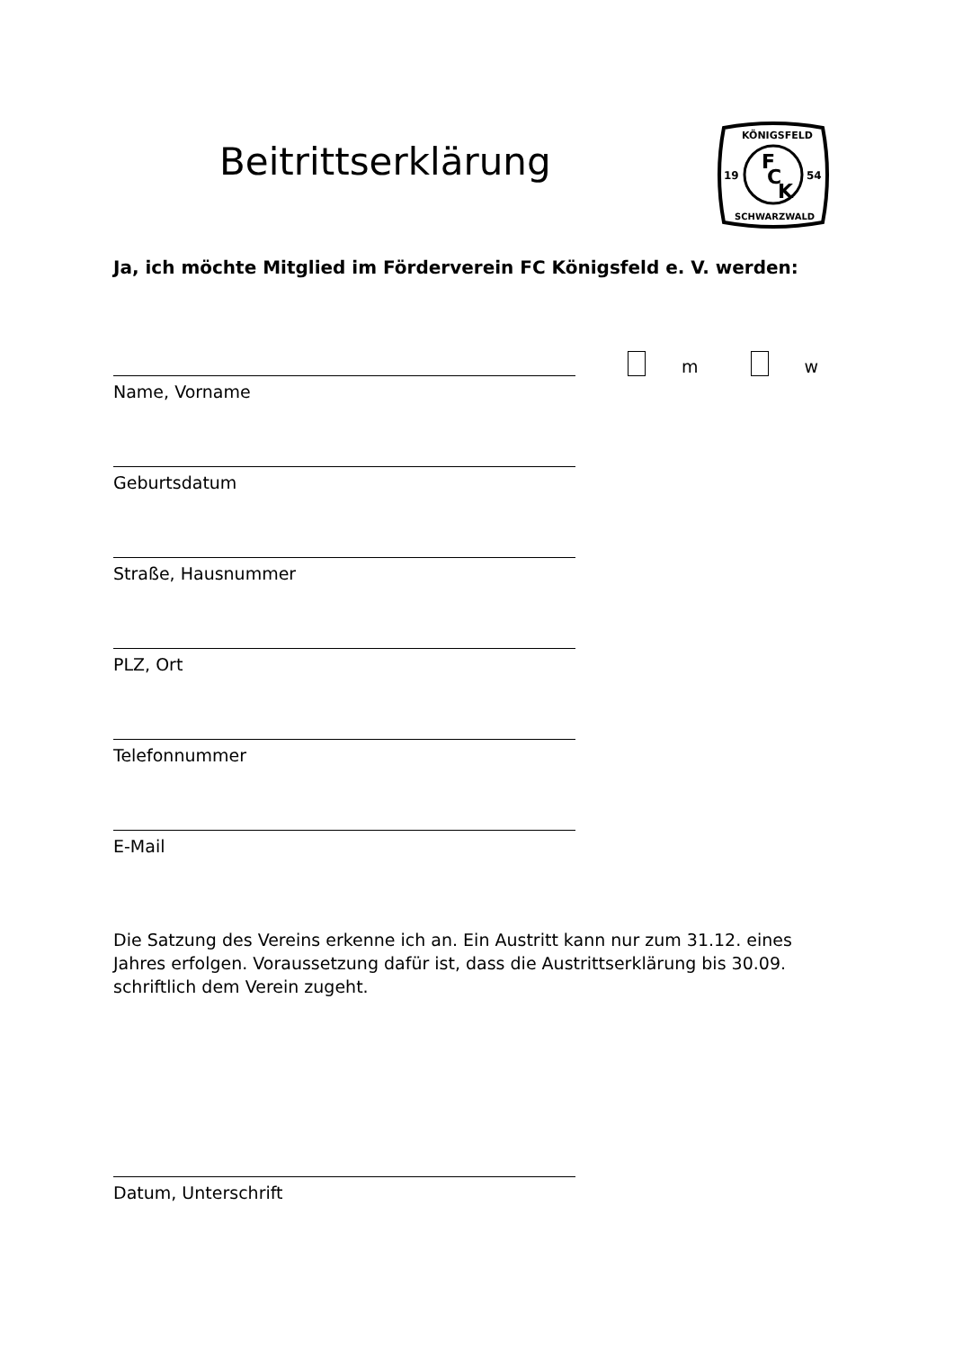Beitrittserklärung
KÖNIGSFELD
19
54
F
C
K
SCHWARZWALD
Ja, ich möchte Mitglied im Förderverein FC Königsfeld e. V. werden:
m w
Name, Vorname
Geburtsdatum
Straße, Hausnummer
PLZ, Ort
Telefonnummer
E-Mail
Die Satzung des Vereins erkenne ich an. Ein Austritt kann nur zum 31.12. eines Jahres erfolgen. Voraussetzung dafür ist, dass die Austrittserklärung bis 30.09. schriftlich dem Verein zugeht.
Datum, Unterschrift